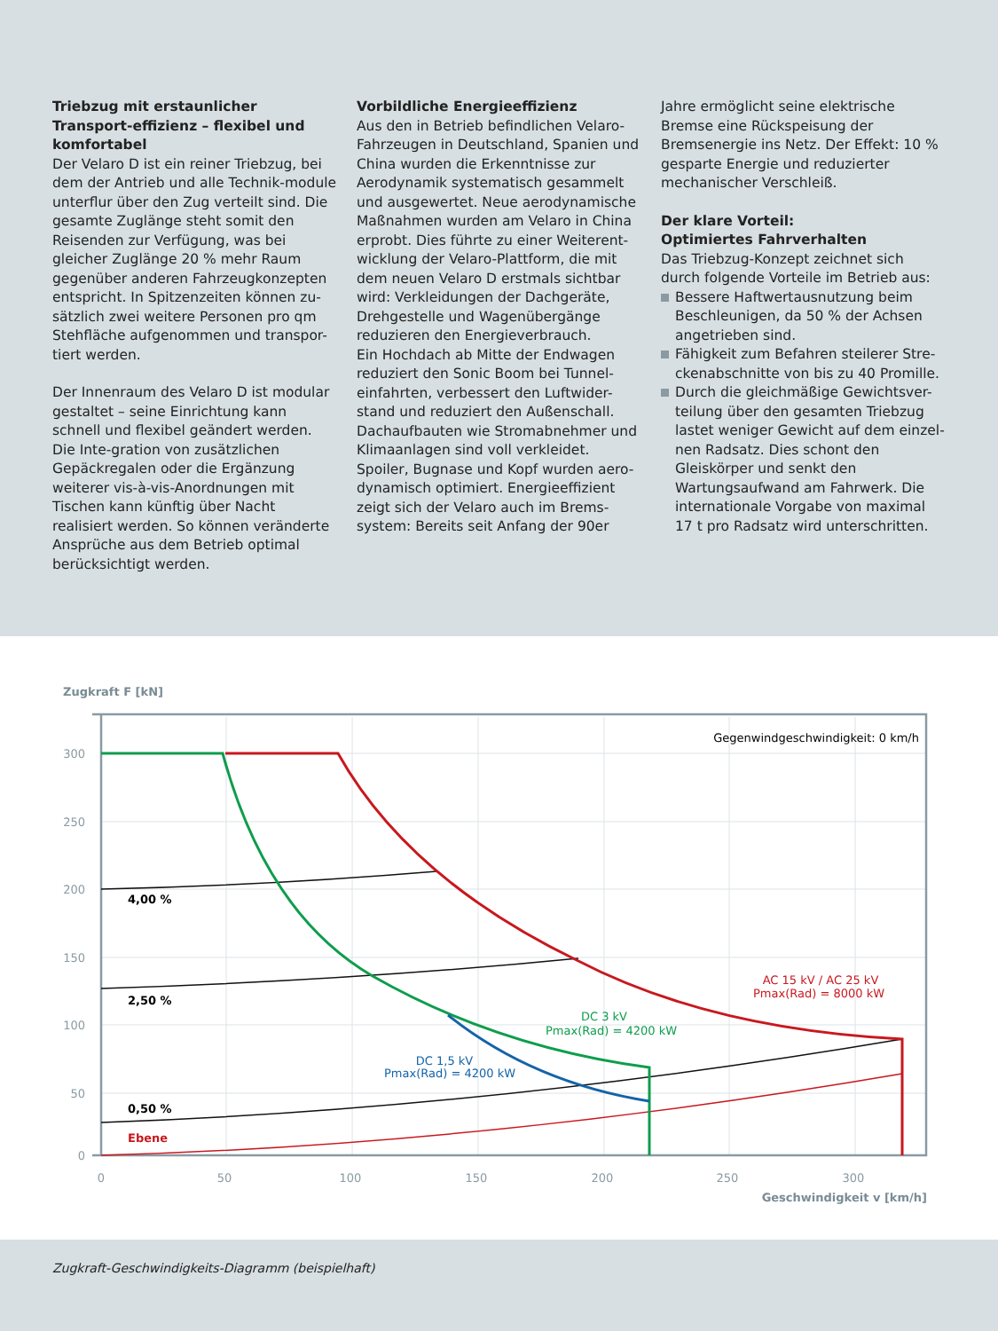Triebzug mit erstaunlicher Transport-effizienz – flexibel und komfortabel
Der Velaro D ist ein reiner Triebzug, bei dem der Antrieb und alle Technik-module unterflur über den Zug verteilt sind. Die gesamte Zuglänge steht somit den Reisenden zur Verfügung, was bei gleicher Zuglänge 20 % mehr Raum gegenüber anderen Fahrzeugkonzepten entspricht. In Spitzenzeiten können zu-sätzlich zwei weitere Personen pro qm Stehfläche aufgenommen und transpor-tiert werden.
Der Innenraum des Velaro D ist modular gestaltet – seine Einrichtung kann schnell und flexibel geändert werden. Die Inte-gration von zusätzlichen Gepäckregalen oder die Ergänzung weiterer vis-à-vis-Anordnungen mit Tischen kann künftig über Nacht realisiert werden. So können veränderte Ansprüche aus dem Betrieb optimal berücksichtigt werden.
Vorbildliche Energieeffizienz
Aus den in Betrieb befindlichen Velaro-Fahrzeugen in Deutschland, Spanien und China wurden die Erkenntnisse zur Aerodynamik systematisch gesammelt und ausgewertet. Neue aerodynamische Maßnahmen wurden am Velaro in China erprobt. Dies führte zu einer Weiterent-wicklung der Velaro-Plattform, die mit dem neuen Velaro D erstmals sichtbar wird: Verkleidungen der Dachgeräte, Drehgestelle und Wagenübergänge reduzieren den Energieverbrauch.
Ein Hochdach ab Mitte der Endwagen reduziert den Sonic Boom bei Tunnel-einfahrten, verbessert den Luftwider-stand und reduziert den Außenschall. Dachaufbauten wie Stromabnehmer und Klimaanlagen sind voll verkleidet. Spoiler, Bugnase und Kopf wurden aero-dynamisch optimiert. Energieeffizient zeigt sich der Velaro auch im Brems-system: Bereits seit Anfang der 90er
Jahre ermöglicht seine elektrische Bremse eine Rückspeisung der Bremsenergie ins Netz. Der Effekt: 10 % gesparte Energie und reduzierter mechanischer Verschleiß.
Der klare Vorteil:
Optimiertes Fahrverhalten
Das Triebzug-Konzept zeichnet sich durch folgende Vorteile im Betrieb aus:
Bessere Haftwertausnutzung beim Beschleunigen, da 50 % der Achsen angetrieben sind.
Fähigkeit zum Befahren steilerer Stre-ckenabschnitte von bis zu 40 Promille.
Durch die gleichmäßige Gewichtsver-teilung über den gesamten Triebzug lastet weniger Gewicht auf dem einzel-nen Radsatz. Dies schont den Gleiskörper und senkt den Wartungsaufwand am Fahrwerk. Die internationale Vorgabe von maximal 17 t pro Radsatz wird unterschritten.
Zugkraft F [kN]
300
250
200
150
100
50
0
0
50
100
150
200
250
300
Geschwindigkeit v [km/h]
Gegenwindgeschwindigkeit: 0 km/h
4,00 %
2,50 %
0,50 %
Ebene
AC 15 kV / AC 25 kV
Pmax(Rad) = 8000 kW
DC 3 kV
Pmax(Rad) = 4200 kW
DC 1,5 kV
Pmax(Rad) = 4200 kW
Zugkraft-Geschwindigkeits-Diagramm (beispielhaft)